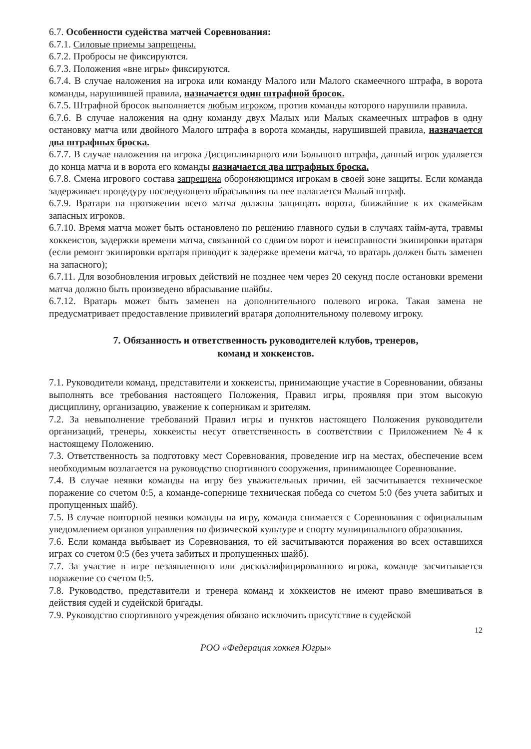6.7. Особенности судейства матчей Соревнования:
6.7.1. Силовые приемы запрещены.
6.7.2. Проброcы не фиксируются.
6.7.3. Положения «вне игры» фиксируются.
6.7.4. В случае наложения на игрока или команду Малого или Малого скамеечного штрафа, в ворота команды, нарушившей правила, назначается один штрафной бросок.
6.7.5. Штрафной бросок выполняется любым игроком, против команды которого нарушили правила.
6.7.6. В случае наложения на одну команду двух Малых или Малых скамеечных штрафов в одну остановку матча или двойного Малого штрафа в ворота команды, нарушившей правила, назначается два штрафных броска.
6.7.7. В случае наложения на игрока Дисциплинарного или Большого штрафа, данный игрок удаляется до конца матча и в ворота его команды назначается два штрафных броска.
6.7.8. Смена игрового состава запрещена обороняющимся игрокам в своей зоне защиты. Если команда задерживает процедуру последующего вбрасывания на нее налагается Малый штраф.
6.7.9. Вратари на протяжении всего матча должны защищать ворота, ближайшие к их скамейкам запасных игроков.
6.7.10. Время матча может быть остановлено по решению главного судьи в случаях тайм-аута, травмы хоккеистов, задержки времени матча, связанной со сдвигом ворот и неисправности экипировки вратаря (если ремонт экипировки вратаря приводит к задержке времени матча, то вратарь должен быть заменен на запасного);
6.7.11. Для возобновления игровых действий не позднее чем через 20 секунд после остановки времени матча должно быть произведено вбрасывание шайбы.
6.7.12. Вратарь может быть заменен на дополнительного полевого игрока. Такая замена не предусматривает предоставление привилегий вратаря дополнительному полевому игроку.
7. Обязанность и ответственность руководителей клубов, тренеров,
команд и хоккеистов.
7.1. Руководители команд, представители и хоккеисты, принимающие участие в Соревновании, обязаны выполнять все требования настоящего Положения, Правил игры, проявляя при этом высокую дисциплину, организацию, уважение к соперникам и зрителям.
7.2. За невыполнение требований Правил игры и пунктов настоящего Положения руководители организаций, тренеры, хоккеисты несут ответственность в соответствии с Приложением №4 к настоящему Положению.
7.3. Ответственность за подготовку мест Соревнования, проведение игр на местах, обеспечение всем необходимым возлагается на руководство спортивного сооружения, принимающее Соревнование.
7.4. В случае неявки команды на игру без уважительных причин, ей засчитывается техническое поражение со счетом 0:5, а команде-сопернице техническая победа со счетом 5:0 (без учета забитых и пропущенных шайб).
7.5. В случае повторной неявки команды на игру, команда снимается с Соревнования с официальным уведомлением органов управления по физической культуре и спорту муниципального образования.
7.6. Если команда выбывает из Соревнования, то ей засчитываются поражения во всех оставшихся играх со счетом 0:5 (без учета забитых и пропущенных шайб).
7.7. За участие в игре незаявленного или дисквалифицированного игрока, команде засчитывается поражение со счетом 0:5.
7.8. Руководство, представители и тренера команд и хоккеистов не имеют право вмешиваться в действия судей и судейской бригады.
7.9. Руководство спортивного учреждения обязано исключить присутствие в судейской
12
РОО «Федерация хоккея Югры»